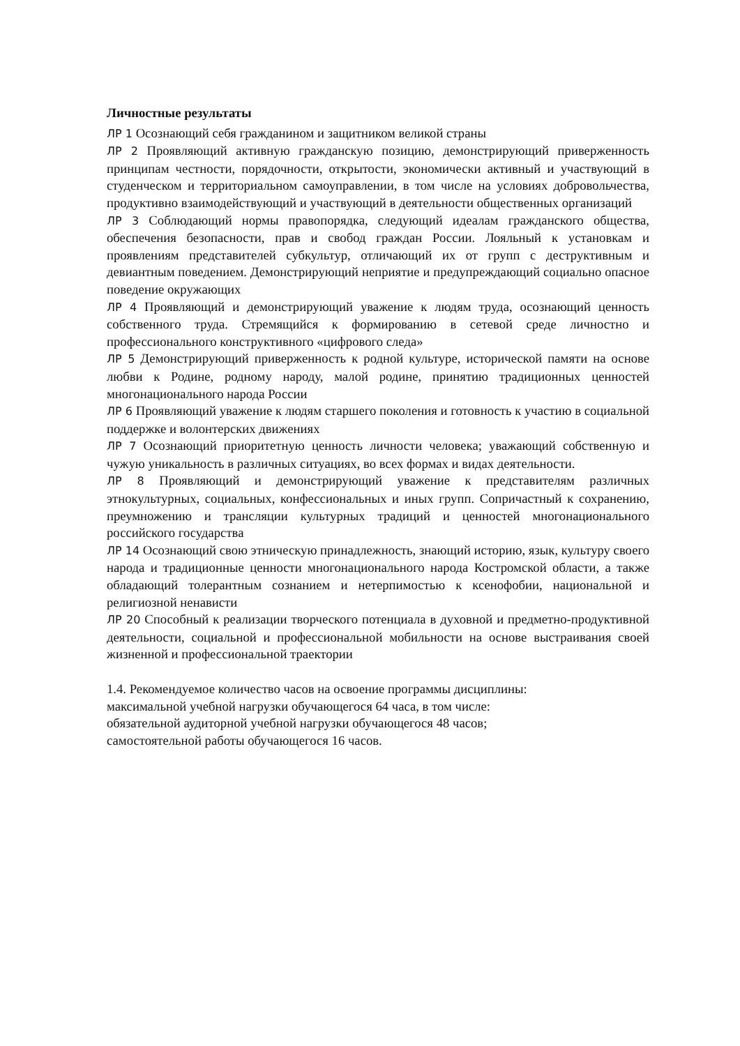Личностные результаты
ЛР 1 Осознающий себя гражданином и защитником великой страны
ЛР 2 Проявляющий активную гражданскую позицию, демонстрирующий приверженность принципам честности, порядочности, открытости, экономически активный и участвующий в студенческом и территориальном самоуправлении, в том числе на условиях добровольчества, продуктивно взаимодействующий и участвующий в деятельности общественных организаций
ЛР 3 Соблюдающий нормы правопорядка, следующий идеалам гражданского общества, обеспечения безопасности, прав и свобод граждан России. Лояльный к установкам и проявлениям представителей субкультур, отличающий их от групп с деструктивным и девиантным поведением. Демонстрирующий неприятие и предупреждающий социально опасное поведение окружающих
ЛР 4 Проявляющий и демонстрирующий уважение к людям труда, осознающий ценность собственного труда. Стремящийся к формированию в сетевой среде личностно и профессионального конструктивного «цифрового следа»
ЛР 5 Демонстрирующий приверженность к родной культуре, исторической памяти на основе любви к Родине, родному народу, малой родине, принятию традиционных ценностей многонационального народа России
ЛР 6 Проявляющий уважение к людям старшего поколения и готовность к участию в социальной поддержке и волонтерских движениях
ЛР 7 Осознающий приоритетную ценность личности человека; уважающий собственную и чужую уникальность в различных ситуациях, во всех формах и видах деятельности.
ЛР 8 Проявляющий и демонстрирующий уважение к представителям различных этнокультурных, социальных, конфессиональных и иных групп. Сопричастный к сохранению, преумножению и трансляции культурных традиций и ценностей многонационального российского государства
ЛР 14 Осознающий свою этническую принадлежность, знающий историю, язык, культуру своего народа и традиционные ценности многонационального народа Костромской области, а также обладающий толерантным сознанием и нетерпимостью к ксенофобии, национальной и религиозной ненависти
ЛР 20 Способный к реализации творческого потенциала в духовной и предметно-продуктивной деятельности, социальной и профессиональной мобильности на основе выстраивания своей жизненной и профессиональной траектории
1.4. Рекомендуемое количество часов на освоение программы дисциплины:
максимальной учебной нагрузки обучающегося 64 часа, в том числе:
обязательной аудиторной учебной нагрузки обучающегося 48 часов;
самостоятельной работы обучающегося 16 часов.